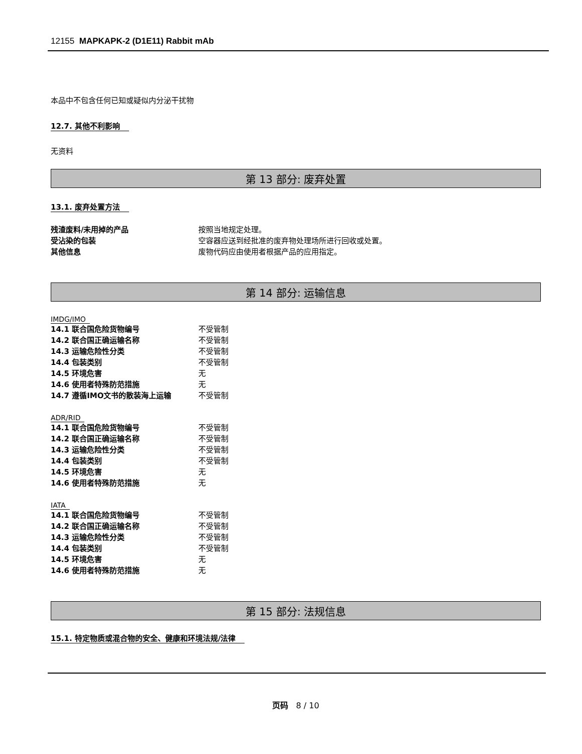12155 MAPKAPK-2 (D1E11) Rabbit mAb
本品中不包含任何已知或疑似内分泌干扰物
12.7. 其他不利影响
无资料
第 13 部分: 废弃处置
13.1. 废弃处置方法
| 残渣废料/未用掉的产品 | 按照当地规定处理。 |
| 受沾染的包装 | 空容器应送到经批准的废弃物处理场所进行回收或处置。 |
| 其他信息 | 废物代码应由使用者根据产品的应用指定。 |
第 14 部分: 运输信息
IMDG/IMO
| 14.1 联合国危险货物编号 | 不受管制 |
| 14.2 联合国正确运输名称 | 不受管制 |
| 14.3 运输危险性分类 | 不受管制 |
| 14.4 包装类别 | 不受管制 |
| 14.5 环境危害 | 无 |
| 14.6 使用者特殊防范措施 | 无 |
| 14.7 遵循IMO文书的散装海上运输 | 不受管制 |
ADR/RID
| 14.1 联合国危险货物编号 | 不受管制 |
| 14.2 联合国正确运输名称 | 不受管制 |
| 14.3 运输危险性分类 | 不受管制 |
| 14.4 包装类别 | 不受管制 |
| 14.5 环境危害 | 无 |
| 14.6 使用者特殊防范措施 | 无 |
IATA
| 14.1 联合国危险货物编号 | 不受管制 |
| 14.2 联合国正确运输名称 | 不受管制 |
| 14.3 运输危险性分类 | 不受管制 |
| 14.4 包装类别 | 不受管制 |
| 14.5 环境危害 | 无 |
| 14.6 使用者特殊防范措施 | 无 |
第 15 部分: 法规信息
15.1. 特定物质或混合物的安全、健康和环境法规/法律
页码 8 / 10